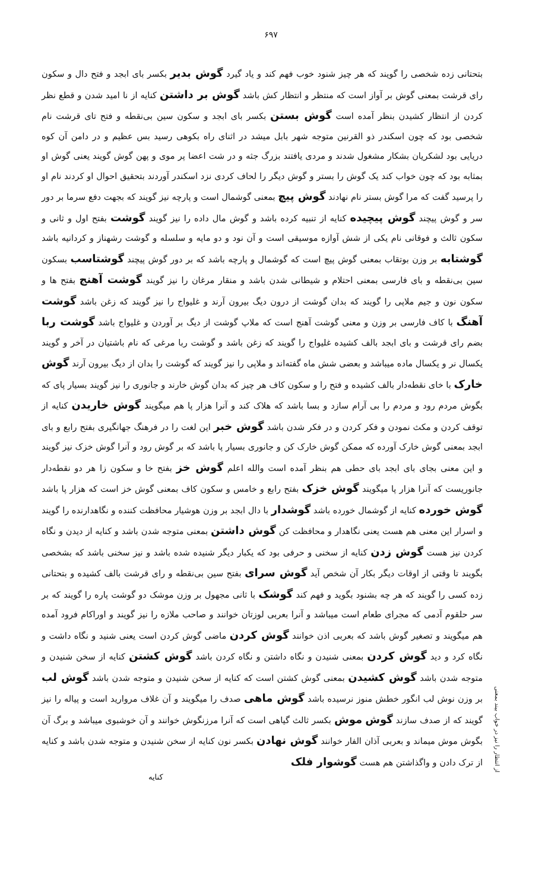۶۹۷
از انتظار را نیز در خواب بیند بمعنی
بتحتانی زده شخصی را گویند که هر چیز شنود خوب فهم کند و یاد گیرد گوش بدیر بکسر بای ابجد و فتح دال و سکون رای قرشت بمعنی گوش بر آواز است که منتظر و انتظار کش باشد گوش بر داشتن کنایه از نا امید شدن و قطع نظر کردن از انتظار کشیدن بنظر آمده است گوش بستن بکسر بای ابجد و سکون سین بی‌نقطه و فتح تای قرشت نام شخصی بود که چون اسکندر ذو القرنین متوجه شهر بابل میشد در اثنای راه بکوهی رسید بس عظیم و در دامن آن کوه دریایی بود لشکریان بشکار مشغول شدند و مردی یافتند بزرگ جثه و در شت اعضا پر موی و پهن گوش گویند یعنی گوش او بمثابه بود که چون خواب کند یک گوش را بستر و گوش دیگر را لحاف کردی نزد اسکندر آوردند بتحقیق احوال او کردند نام او را پرسید گفت که مرا گوش بستر نام نهادند گوش پیچ بمعنی گوشمال است و پارچه نیز گویند که بجهت دفع سرما بر دور سر و گوش پیچند گوش پیچیده کنایه از تنبیه کرده باشد و گوش مال داده را نیز گویند گوشت بفتح اول و ثانی و سکون ثالث و فوقانی نام یکی از شش آوازه موسیقی است و آن نود و دو مایه و سلسله و گوشت رشهناز و کردانیه باشد گوشتابه بر وزن بوتقاب بمعنی گوش پیچ است که گوشمال و پارچه باشد که بر دور گوش پیچند گوشتاسب بسکون سین بی‌نقطه و بای فارسی بمعنی احتلام و شیطانی شدن باشد و منقار مرغان را نیز گویند گوشت آهنج بفتح ها و سکون نون و جیم ملاپی را گویند که بدان گوشت از درون دیگ بیرون آرند و غلیواج را نیز گویند که زغن باشد گوشت آهنگ با کاف فارسی بر وزن و معنی گوشت آهنج است که ملاپ گوشت از دیگ بر آوردن و غلیواج باشد گوشت ربا بضم رای قرشت و بای ابجد بالف کشیده غلیواج را گویند که زغن باشد و گوشت ربا مرغی که نام باشتیان در آخر و گویند یکسال نر و یکسال ماده میباشد و بعضی شش ماه گفته‌اند و ملاپی را نیز گویند که گوشت را بدان از دیگ بیرون آرند گوش خارک با خای نقطه‌دار بالف کشیده و فتح را و سکون کاف هر چیز که بدان گوش خارند و جانوری را نیز گویند بسیار پای که بگوش مردم رود و مردم را بی آرام سازد و بسا باشد که هلاک کند و آنرا هزار پا هم میگویند گوش خاریدن کنایه از توقف کردن و مکث نمودن و فکر کردن و در فکر شدن باشد گوش خبر این لغت را در فرهنگ جهانگیری بفتح رابع و بای ابجد بمعنی گوش خارک آورده که ممکن گوش خارک کن و جانوری بسیار پا باشد که بر گوش رود و آنرا گوش خزک نیز گویند و این معنی بجای بای ابجد بای حطی هم بنظر آمده است والله اعلم گوش خز بفتح خا و سکون زا هر دو نقطه‌دار جانوریست که آنرا هزار پا میگویند گوش خزک بفتح رابع و خامس و سکون کاف بمعنی گوش خز است که هزار پا باشد گوش خورده کنایه از گوشمال خورده باشد گوشدار با دال ابجد بر وزن هوشیار محافظت کننده و نگاهدارنده را گویند و اسرار این معنی هم هست یعنی نگاهدار و محافظت کن گوش داشتن بمعنی متوجه شدن باشد و کنایه از دیدن و نگاه کردن نیز هست گوش زدن کنایه از سخنی و حرفی بود که یکبار دیگر شنیده شده باشد و نیز سخنی باشد که بشخصی بگویند تا وقتی از اوقات دیگر بکار آن شخص آید گوش سرای بفتح سین بی‌نقطه و رای قرشت بالف کشیده و بتحتانی زده کسی را گویند که هر چه بشنود بگوید و فهم کند گوشک با ثانی مجهول بر وزن موشک دو گوشت پاره را گویند که بر سر حلقوم آدمی که مجرای طعام است میباشد و آنرا بعربی لوزتان خوانند و صاحب ملازه را نیز گویند و اوراکام فرود آمده هم میگویند و تصغیر گوش باشد که بعربی اذن خوانند گوش کردن ماضی گوش کردن است یعنی شنید و نگاه داشت و نگاه کرد و دید گوش کردن بمعنی شنیدن و نگاه داشتن و نگاه کردن باشد گوش کشتن کنایه از سخن شنیدن و متوجه شدن باشد گوش کشیدن بمعنی گوش کشتن است که کنایه از سخن شنیدن و متوجه شدن باشد گوش لب بر وزن نوش لب انگور خطش منوز نرسیده باشد گوش ماهی صدف را میگویند و آن غلاف مروارید است و پیاله را نیز گویند که از صدف سازند گوش موش بکسر ثالث گیاهی است که آنرا مرزنگوش خوانند و آن خوشبوی میباشد و برگ آن بگوش موش میماند و بعربی آذان الفار خوانند گوش نهادن بکسر نون کنایه از سخن شنیدن و متوجه شدن باشد و کنایه از ترک دادن و واگذاشتن هم هست گوشوار فلک
کنایه